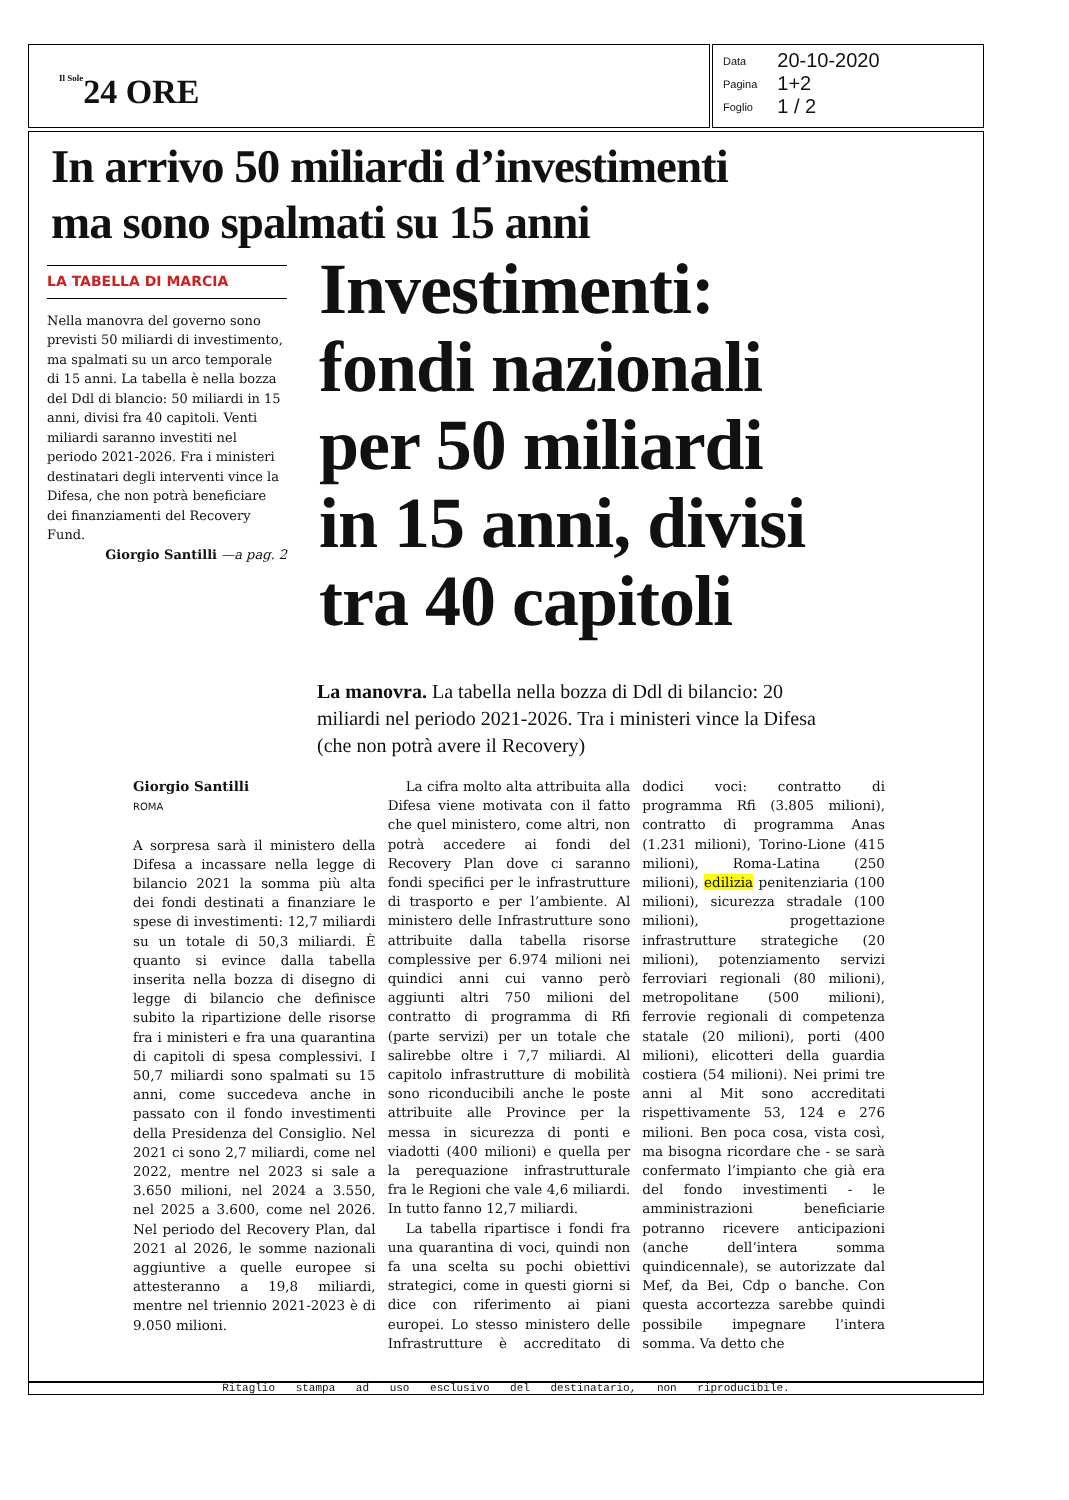Il Sole24 ORE
| Data | 20-10-2020 |
| Pagina | 1+2 |
| Foglio | 1 / 2 |
In arrivo 50 miliardi d’investimenti
ma sono spalmati su 15 anni
LA TABELLA DI MARCIA
Nella manovra del governo sono previsti 50 miliardi di investimento, ma spalmati su un arco temporale di 15 anni. La tabella è nella bozza del Ddl di blancio: 50 miliardi in 15 anni, divisi fra 40 capitoli. Venti miliardi saranno investiti nel periodo 2021-2026. Fra i ministeri destinatari degli interventi vince la Difesa, che non potrà beneficiare dei finanziamenti del Recovery Fund.
Giorgio Santilli —a pag. 2
Investimenti:
fondi nazionali
per 50 miliardi
in 15 anni, divisi
tra 40 capitoli
La manovra. La tabella nella bozza di Ddl di bilancio: 20 miliardi nel periodo 2021-2026. Tra i ministeri vince la Difesa (che non potrà avere il Recovery)
Giorgio Santilli
ROMA
A sorpresa sarà il ministero della Difesa a incassare nella legge di bilancio 2021 la somma più alta dei fondi destinati a finanziare le spese di investimenti: 12,7 miliardi su un totale di 50,3 miliardi. È quanto si evince dalla tabella inserita nella bozza di disegno di legge di bilancio che definisce subito la ripartizione delle risorse fra i ministeri e fra una quarantina di capitoli di spesa complessivi. I 50,7 miliardi sono spalmati su 15 anni, come succedeva anche in passato con il fondo investimenti della Presidenza del Consiglio. Nel 2021 ci sono 2,7 miliardi, come nel 2022, mentre nel 2023 si sale a 3.650 milioni, nel 2024 a 3.550, nel 2025 a 3.600, come nel 2026. Nel periodo del Recovery Plan, dal 2021 al 2026, le somme nazionali aggiuntive a quelle europee si attesteranno a 19,8 miliardi, mentre nel triennio 2021-2023 è di 9.050 milioni.
La cifra molto alta attribuita alla Difesa viene motivata con il fatto che quel ministero, come altri, non potrà accedere ai fondi del Recovery Plan dove ci saranno fondi specifici per le infrastrutture di trasporto e per l’ambiente. Al ministero delle Infrastrutture sono attribuite dalla tabella risorse complessive per 6.974 milioni nei quindici anni cui vanno però aggiunti altri 750 milioni del contratto di programma di Rfi (parte servizi) per un totale che salirebbe oltre i 7,7 miliardi. Al capitolo infrastrutture di mobilità sono riconducibili anche le poste attribuite alle Province per la messa in sicurezza di ponti e viadotti (400 milioni) e quella per la perequazione infrastrutturale fra le Regioni che vale 4,6 miliardi. In tutto fanno 12,7 miliardi.
La tabella ripartisce i fondi fra una quarantina di voci, quindi non fa una scelta su pochi obiettivi strategici, come in questi giorni si dice con riferimento ai piani europei. Lo stesso ministero delle Infrastrutture è accreditato di dodici voci: contratto di programma Rfi (3.805 milioni), contratto di programma Anas (1.231 milioni), Torino-Lione (415 milioni), Roma-Latina (250 milioni), edilizia penitenziaria (100 milioni), sicurezza stradale (100 milioni), progettazione infrastrutture strategiche (20 milioni), potenziamento servizi ferroviari regionali (80 milioni), metropolitane (500 milioni), ferrovie regionali di competenza statale (20 milioni), porti (400 milioni), elicotteri della guardia costiera (54 milioni). Nei primi tre anni al Mit sono accreditati rispettivamente 53, 124 e 276 milioni. Ben poca cosa, vista così, ma bisogna ricordare che - se sarà confermato l’impianto che già era del fondo investimenti - le amministrazioni beneficiarie potranno ricevere anticipazioni (anche dell’intera somma quindicennale), se autorizzate dal Mef, da Bei, Cdp o banche. Con questa accortezza sarebbe quindi possibile impegnare l’intera somma. Va detto che
Ritaglio stampa ad uso esclusivo del destinatario, non riproducibile.